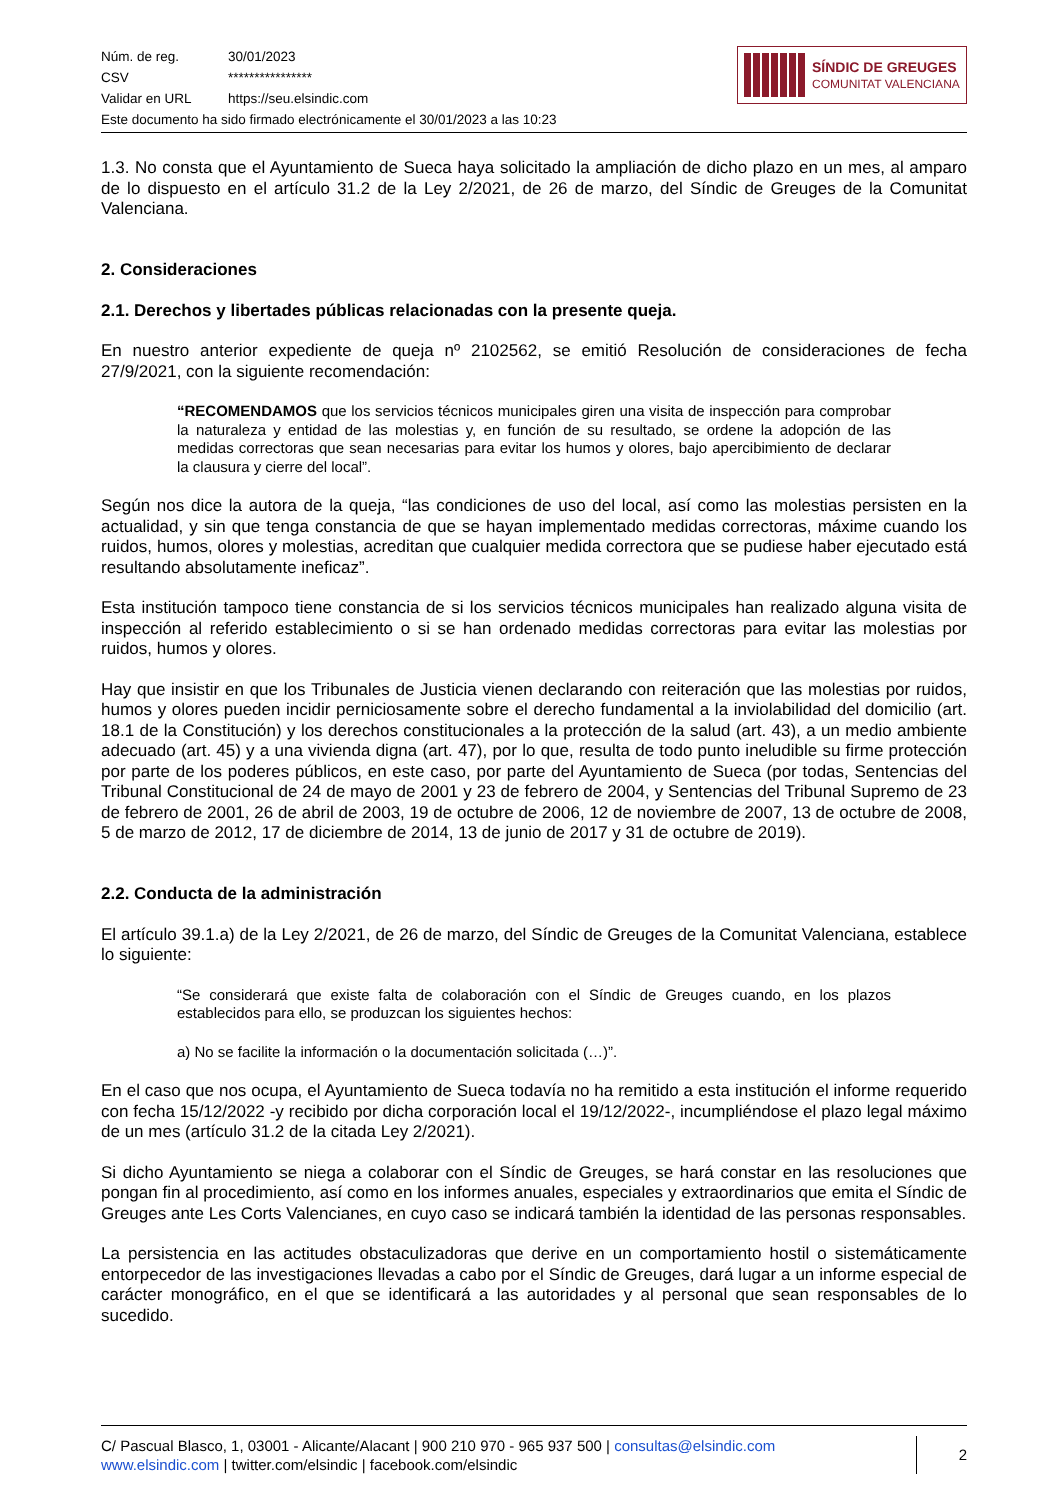| Núm. de reg. | 30/01/2023 |
| CSV | **************** |
| Validar en URL | https://seu.elsindic.com |
| Este documento ha sido firmado electrónicamente el 30/01/2023 a las 10:23 | |
SÍNDIC DE GREUGES
COMUNITAT VALENCIANA
1.3. No consta que el Ayuntamiento de Sueca haya solicitado la ampliación de dicho plazo en un mes, al amparo de lo dispuesto en el artículo 31.2 de la Ley 2/2021, de 26 de marzo, del Síndic de Greuges de la Comunitat Valenciana.
2. Consideraciones
2.1. Derechos y libertades públicas relacionadas con la presente queja.
En nuestro anterior expediente de queja nº 2102562, se emitió Resolución de consideraciones de fecha 27/9/2021, con la siguiente recomendación:
“RECOMENDAMOS que los servicios técnicos municipales giren una visita de inspección para comprobar la naturaleza y entidad de las molestias y, en función de su resultado, se ordene la adopción de las medidas correctoras que sean necesarias para evitar los humos y olores, bajo apercibimiento de declarar la clausura y cierre del local”.
Según nos dice la autora de la queja, “las condiciones de uso del local, así como las molestias persisten en la actualidad, y sin que tenga constancia de que se hayan implementado medidas correctoras, máxime cuando los ruidos, humos, olores y molestias, acreditan que cualquier medida correctora que se pudiese haber ejecutado está resultando absolutamente ineficaz”.
Esta institución tampoco tiene constancia de si los servicios técnicos municipales han realizado alguna visita de inspección al referido establecimiento o si se han ordenado medidas correctoras para evitar las molestias por ruidos, humos y olores.
Hay que insistir en que los Tribunales de Justicia vienen declarando con reiteración que las molestias por ruidos, humos y olores pueden incidir perniciosamente sobre el derecho fundamental a la inviolabilidad del domicilio (art. 18.1 de la Constitución) y los derechos constitucionales a la protección de la salud (art. 43), a un medio ambiente adecuado (art. 45) y a una vivienda digna (art. 47), por lo que, resulta de todo punto ineludible su firme protección por parte de los poderes públicos, en este caso, por parte del Ayuntamiento de Sueca (por todas, Sentencias del Tribunal Constitucional de 24 de mayo de 2001 y 23 de febrero de 2004, y Sentencias del Tribunal Supremo de 23 de febrero de 2001, 26 de abril de 2003, 19 de octubre de 2006, 12 de noviembre de 2007, 13 de octubre de 2008, 5 de marzo de 2012, 17 de diciembre de 2014, 13 de junio de 2017 y 31 de octubre de 2019).
2.2. Conducta de la administración
El artículo 39.1.a) de la Ley 2/2021, de 26 de marzo, del Síndic de Greuges de la Comunitat Valenciana, establece lo siguiente:
“Se considerará que existe falta de colaboración con el Síndic de Greuges cuando, en los plazos establecidos para ello, se produzcan los siguientes hechos:
a) No se facilite la información o la documentación solicitada (…)”.
En el caso que nos ocupa, el Ayuntamiento de Sueca todavía no ha remitido a esta institución el informe requerido con fecha 15/12/2022 -y recibido por dicha corporación local el 19/12/2022-, incumpliéndose el plazo legal máximo de un mes (artículo 31.2 de la citada Ley 2/2021).
Si dicho Ayuntamiento se niega a colaborar con el Síndic de Greuges, se hará constar en las resoluciones que pongan fin al procedimiento, así como en los informes anuales, especiales y extraordinarios que emita el Síndic de Greuges ante Les Corts Valencianes, en cuyo caso se indicará también la identidad de las personas responsables.
La persistencia en las actitudes obstaculizadoras que derive en un comportamiento hostil o sistemáticamente entorpecedor de las investigaciones llevadas a cabo por el Síndic de Greuges, dará lugar a un informe especial de carácter monográfico, en el que se identificará a las autoridades y al personal que sean responsables de lo sucedido.
C/ Pascual Blasco, 1, 03001 - Alicante/Alacant | 900 210 970 - 965 937 500 | consultas@elsindic.com
www.elsindic.com | twitter.com/elsindic | facebook.com/elsindic
2